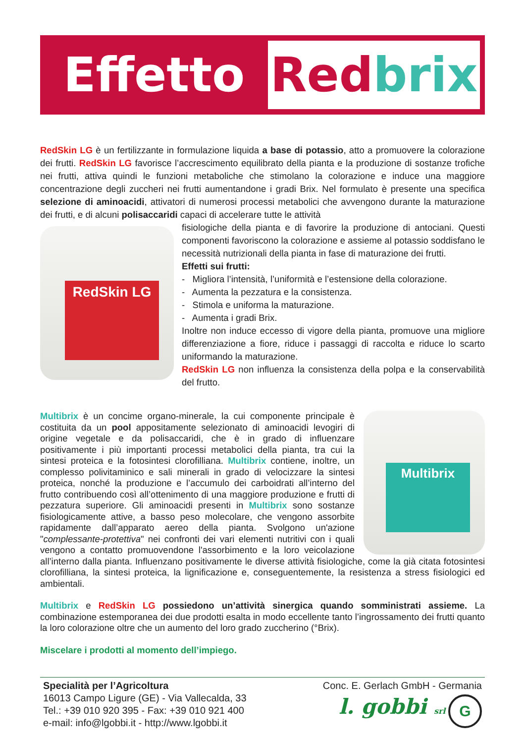Effetto
Red brix
RedSkin LG è un fertilizzante in formulazione liquida a base di potassio, atto a promuovere la colorazione dei frutti. RedSkin LG favorisce l’accrescimento equilibrato della pianta e la produzione di sostanze trofiche nei frutti, attiva quindi le funzioni metaboliche che stimolano la colorazione e induce una maggiore concentrazione degli zuccheri nei frutti aumentandone i gradi Brix. Nel formulato è presente una specifica selezione di aminoacidi, attivatori di numerosi processi metabolici che avvengono durante la maturazione dei frutti, e di alcuni polisaccaridi capaci di accelerare tutte le attività
RedSkin LG
fisiologiche della pianta e di favorire la produzione di antociani. Questi componenti favoriscono la colorazione e assieme al potassio soddisfano le necessità nutrizionali della pianta in fase di maturazione dei frutti.
Effetti sui frutti:
- Migliora l’intensità, l’uniformità e l’estensione della colorazione.
- Aumenta la pezzatura e la consistenza.
- Stimola e uniforma la maturazione.
- Aumenta i gradi Brix.
Inoltre non induce eccesso di vigore della pianta, promuove una migliore differenziazione a fiore, riduce i passaggi di raccolta e riduce lo scarto uniformando la maturazione.
RedSkin LG non influenza la consistenza della polpa e la conservabilità del frutto.
Multibrix
Multibrix è un concime organo-minerale, la cui componente principale è costituita da un pool appositamente selezionato di aminoacidi levogiri di origine vegetale e da polisaccaridi, che è in grado di influenzare positivamente i più importanti processi metabolici della pianta, tra cui la sintesi proteica e la fotosintesi clorofilliana. Multibrix contiene, inoltre, un complesso polivitaminico e sali minerali in grado di velocizzare la sintesi proteica, nonché la produzione e l’accumulo dei carboidrati all’interno del frutto contribuendo così all’ottenimento di una maggiore produzione e frutti di pezzatura superiore. Gli aminoacidi presenti in Multibrix sono sostanze fisiologicamente attive, a basso peso molecolare, che vengono assorbite rapidamente dall’apparato aereo della pianta. Svolgono un'azione "complessante-protettiva" nei confronti dei vari elementi nutritivi con i quali vengono a contatto promuovendone l'assorbimento e la loro veicolazione all’interno dalla pianta. Influenzano positivamente le diverse attività fisiologiche, come la già citata fotosintesi clorofilliana, la sintesi proteica, la lignificazione e, conseguentemente, la resistenza a stress fisiologici ed ambientali.
Multibrix e RedSkin LG possiedono un’attività sinergica quando somministrati assieme. La combinazione estemporanea dei due prodotti esalta in modo eccellente tanto l’ingrossamento dei frutti quanto la loro colorazione oltre che un aumento del loro grado zuccherino (°Brix).
Miscelare i prodotti al momento dell’impiego.
Specialità per l’Agricoltura
16013 Campo Ligure (GE) - Via Vallecalda, 33
Tel.: +39 010 920 395 - Fax: +39 010 921 400
e-mail: info@lgobbi.it - http://www.lgobbi.it
Conc. E. Gerlach GmbH - Germania
l. gobbi srl G